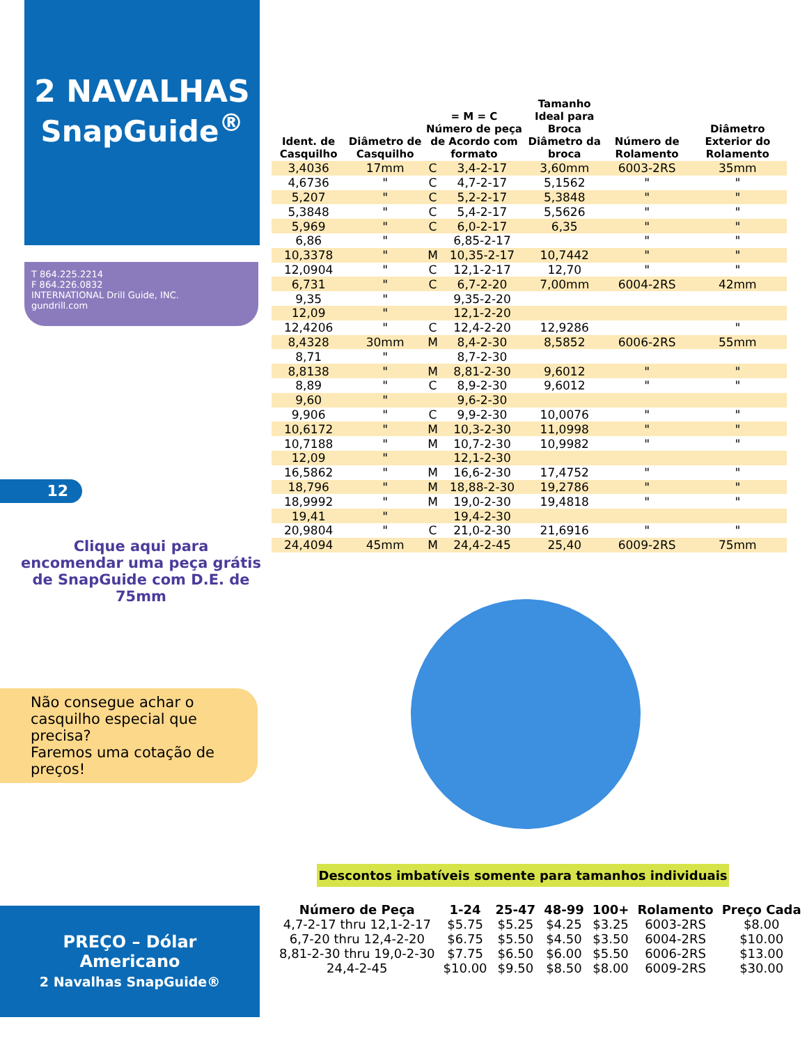2 NAVALHAS
SnapGuide<sup>®</sup>
T 864.225.2214
F 864.226.0832
INTERNATIONAL Drill Guide, INC.
gundrill.com
12
Clique aqui para encomendar uma peça grátis de SnapGuide com D.E. de 75mm
Não consegue achar o casquilho especial que precisa?
Faremos uma cotação de preços!
| Ident. de Casquilho | Diâmetro de Casquilho | = M = C Número de peça de Acordo com formato | | Tamanho Ideal para Broca Diâmetro da broca | Número de Rolamento | Diâmetro Exterior do Rolamento |
| --- | --- | --- | --- | --- | --- | --- |
| 3,4036 | 17mm | C | 3,4-2-17 | 3,60mm | 6003-2RS | 35mm |
| 4,6736 | " | C | 4,7-2-17 | 5,1562 | " | " |
| 5,207 | " | C | 5,2-2-17 | 5,3848 | " | " |
| 5,3848 | " | C | 5,4-2-17 | 5,5626 | " | " |
| 5,969 | " | C | 6,0-2-17 | 6,35 | " | " |
| 6,86 | " | | 6,85-2-17 | | " | " |
| 10,3378 | " | M | 10,35-2-17 | 10,7442 | " | " |
| 12,0904 | " | C | 12,1-2-17 | 12,70 | " | " |
| 6,731 | " | C | 6,7-2-20 | 7,00mm | 6004-2RS | 42mm |
| 9,35 | " | | 9,35-2-20 | | | |
| 12,09 | " | | 12,1-2-20 | | | |
| 12,4206 | " | C | 12,4-2-20 | 12,9286 | | " |
| 8,4328 | 30mm | M | 8,4-2-30 | 8,5852 | 6006-2RS | 55mm |
| 8,71 | " | | 8,7-2-30 | | | |
| 8,8138 | " | M | 8,81-2-30 | 9,6012 | " | " |
| 8,89 | " | C | 8,9-2-30 | 9,6012 | " | " |
| 9,60 | " | | 9,6-2-30 | | | |
| 9,906 | " | C | 9,9-2-30 | 10,0076 | " | " |
| 10,6172 | " | M | 10,3-2-30 | 11,0998 | " | " |
| 10,7188 | " | M | 10,7-2-30 | 10,9982 | " | " |
| 12,09 | " | | 12,1-2-30 | | | |
| 16,5862 | " | M | 16,6-2-30 | 17,4752 | " | " |
| 18,796 | " | M | 18,88-2-30 | 19,2786 | " | " |
| 18,9992 | " | M | 19,0-2-30 | 19,4818 | " | " |
| 19,41 | " | | 19,4-2-30 | | | |
| 20,9804 | " | C | 21,0-2-30 | 21,6916 | " | " |
| 24,4094 | 45mm | M | 24,4-2-45 | 25,40 | 6009-2RS | 75mm |
Descontos imbatíveis somente para tamanhos individuais
| Número de Peça | 1-24 | 25-47 | 48-99 | 100+ | Rolamento | Preço Cada |
| --- | --- | --- | --- | --- | --- | --- |
| 4,7-2-17 thru 12,1-2-17 | $5.75 | $5.25 | $4.25 | $3.25 | 6003-2RS | $8.00 |
| 6,7-20 thru 12,4-2-20 | $6.75 | $5.50 | $4.50 | $3.50 | 6004-2RS | $10.00 |
| 8,81-2-30 thru 19,0-2-30 | $7.75 | $6.50 | $6.00 | $5.50 | 6006-2RS | $13.00 |
| 24,4-2-45 | $10.00 | $9.50 | $8.50 | $8.00 | 6009-2RS | $30.00 |
PREÇO – Dólar
Americano
2 Navalhas SnapGuide®